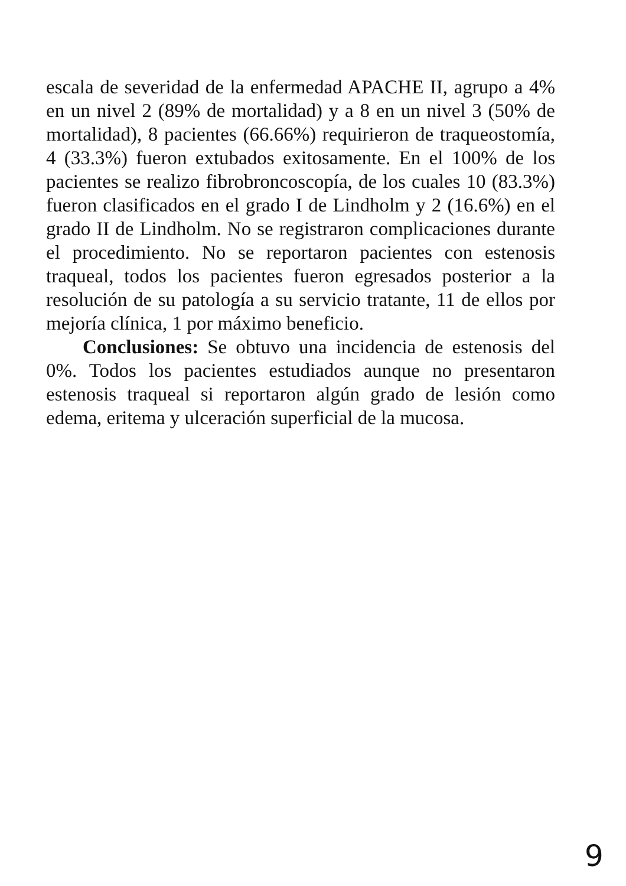escala de severidad de la enfermedad APACHE II, agrupo a 4% en un nivel 2 (89% de mortalidad) y a 8 en un nivel 3 (50% de mortalidad), 8 pacientes (66.66%) requirieron de traqueostomía, 4 (33.3%) fueron extubados exitosamente. En el 100% de los pacientes se realizo fibrobroncoscopía, de los cuales 10 (83.3%) fueron clasificados en el grado I de Lindholm y 2 (16.6%) en el grado II de Lindholm. No se registraron complicaciones durante el procedimiento. No se reportaron pacientes con estenosis traqueal, todos los pacientes fueron egresados posterior a la resolución de su patología a su servicio tratante, 11 de ellos por mejoría clínica, 1 por máximo beneficio.
Conclusiones: Se obtuvo una incidencia de estenosis del 0%. Todos los pacientes estudiados aunque no presentaron estenosis traqueal si reportaron algún grado de lesión como edema, eritema y ulceración superficial de la mucosa.
9